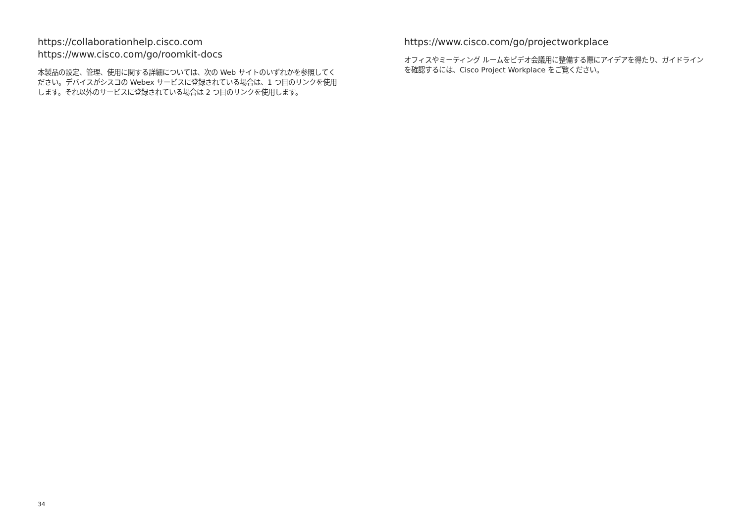https://collaborationhelp.cisco.com
https://www.cisco.com/go/roomkit-docs
本製品の設定、管理、使用に関する詳細については、次の Web サイトのいずれかを参照してください。デバイスがシスコの Webex サービスに登録されている場合は、1 つ目のリンクを使用します。それ以外のサービスに登録されている場合は 2 つ目のリンクを使用します。
https://www.cisco.com/go/projectworkplace
オフィスやミーティング ルームをビデオ会議用に整備する際にアイデアを得たり、ガイドラインを確認するには、Cisco Project Workplace をご覧ください。
34